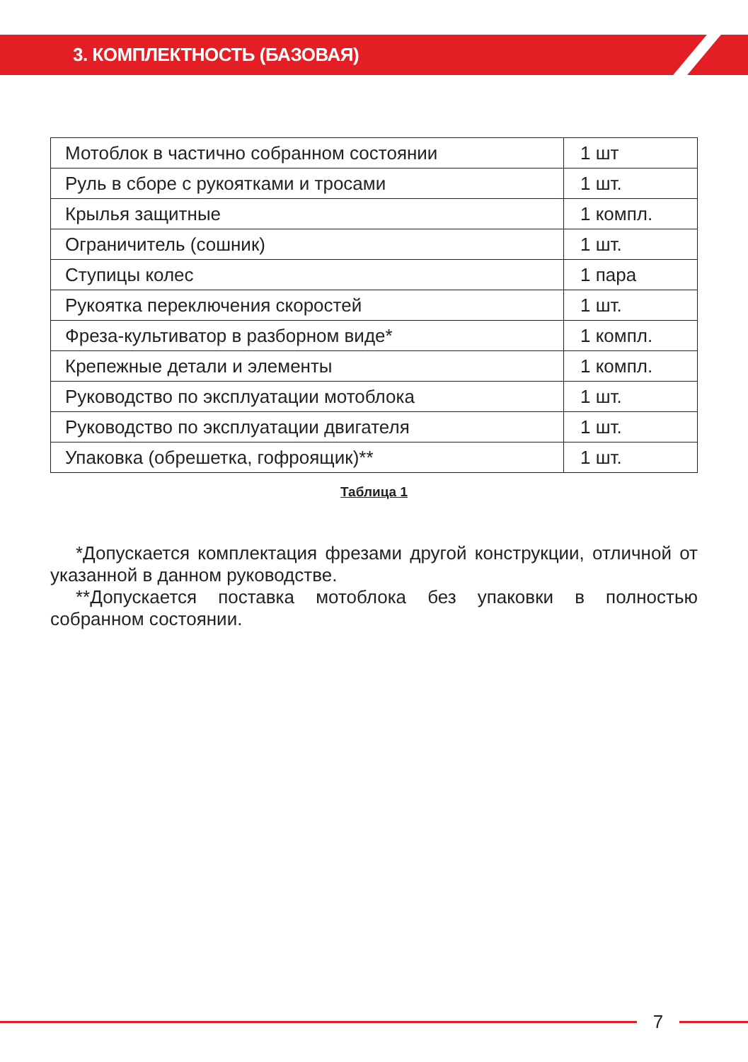3. КОМПЛЕКТНОСТЬ (БАЗОВАЯ)
| Мотоблок в частично собранном состоянии | 1 шт |
| Руль в сборе с рукоятками и тросами | 1 шт. |
| Крылья защитные | 1 компл. |
| Ограничитель (сошник) | 1 шт. |
| Ступицы колес | 1 пара |
| Рукоятка переключения скоростей | 1 шт. |
| Фреза-культиватор в разборном виде* | 1 компл. |
| Крепежные детали и элементы | 1 компл. |
| Руководство по эксплуатации мотоблока | 1 шт. |
| Руководство по эксплуатации двигателя | 1 шт. |
| Упаковка (обрешетка, гофроящик)** | 1 шт. |
Таблица 1
*Допускается комплектация фрезами другой конструкции, отличной от указанной в данном руководстве.
**Допускается поставка мотоблока без упаковки в полностью собранном состоянии.
7